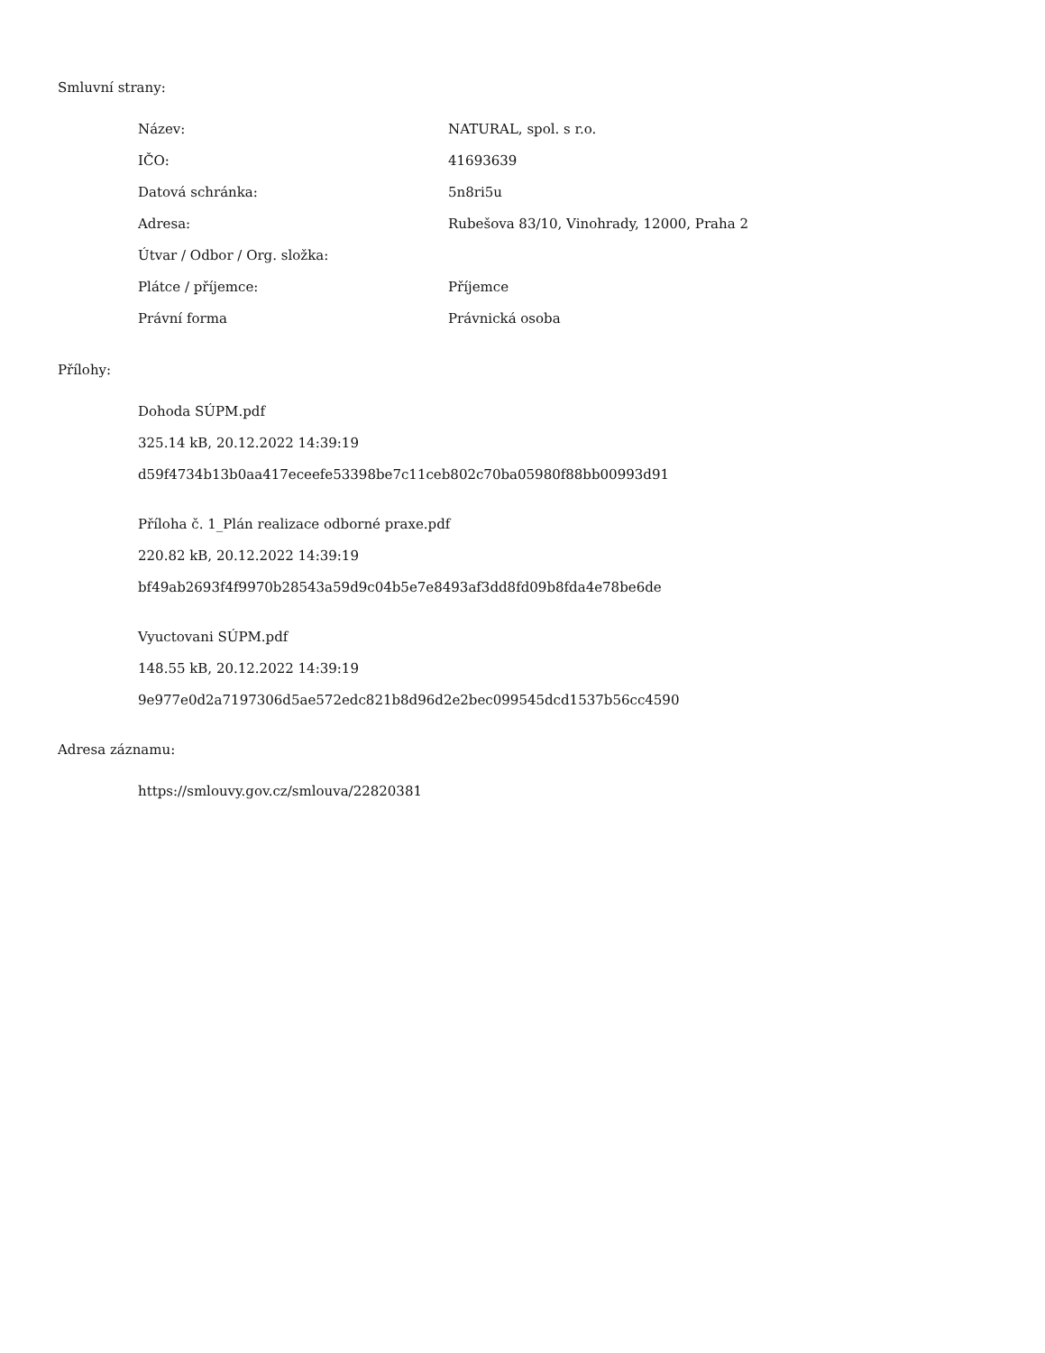Smluvní strany:
| Název: | NATURAL, spol. s r.o. |
| IČO: | 41693639 |
| Datová schránka: | 5n8ri5u |
| Adresa: | Rubešova 83/10, Vinohrady, 12000, Praha 2 |
| Útvar / Odbor / Org. složka: | |
| Plátce / příjemce: | Příjemce |
| Právní forma | Právnická osoba |
Přílohy:
Dohoda SÚPM.pdf
325.14 kB, 20.12.2022 14:39:19
d59f4734b13b0aa417eceefe53398be7c11ceb802c70ba05980f88bb00993d91
Příloha č. 1_Plán realizace odborné praxe.pdf
220.82 kB, 20.12.2022 14:39:19
bf49ab2693f4f9970b28543a59d9c04b5e7e8493af3dd8fd09b8fda4e78be6de
Vyuctovani SÚPM.pdf
148.55 kB, 20.12.2022 14:39:19
9e977e0d2a7197306d5ae572edc821b8d96d2e2bec099545dcd1537b56cc4590
Adresa záznamu:
https://smlouvy.gov.cz/smlouva/22820381